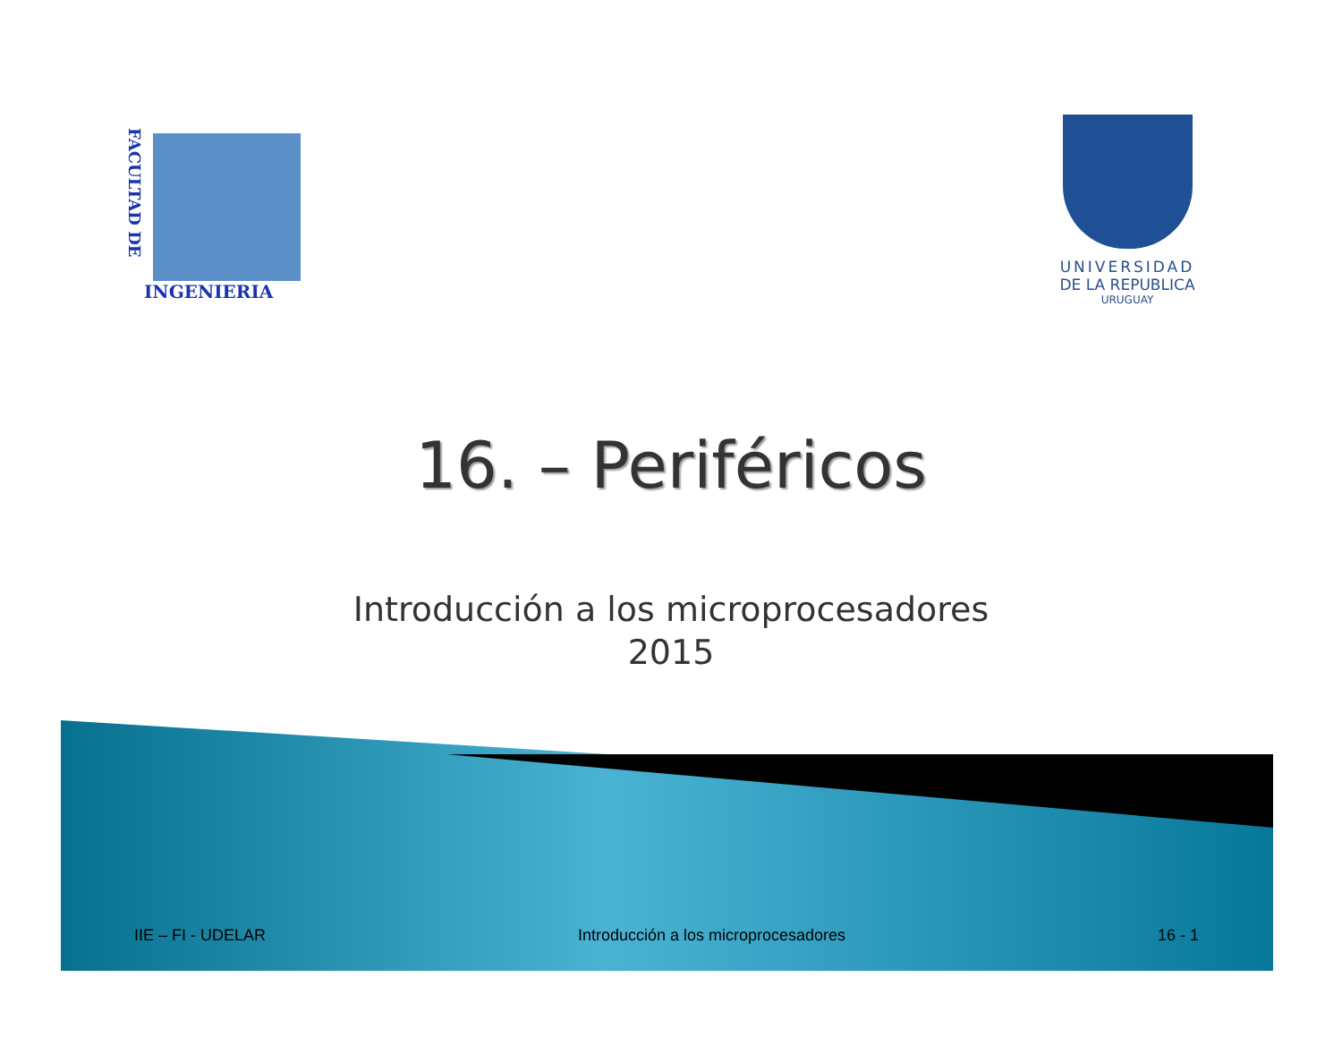FACULTAD DE
INGENIERIA
UNIVERSIDAD
DE LA REPUBLICA
URUGUAY
16. – Periféricos
Introducción a los microprocesadores
2015
IIE – FI - UDELAR Introducción a los microprocesadores 16 - 1